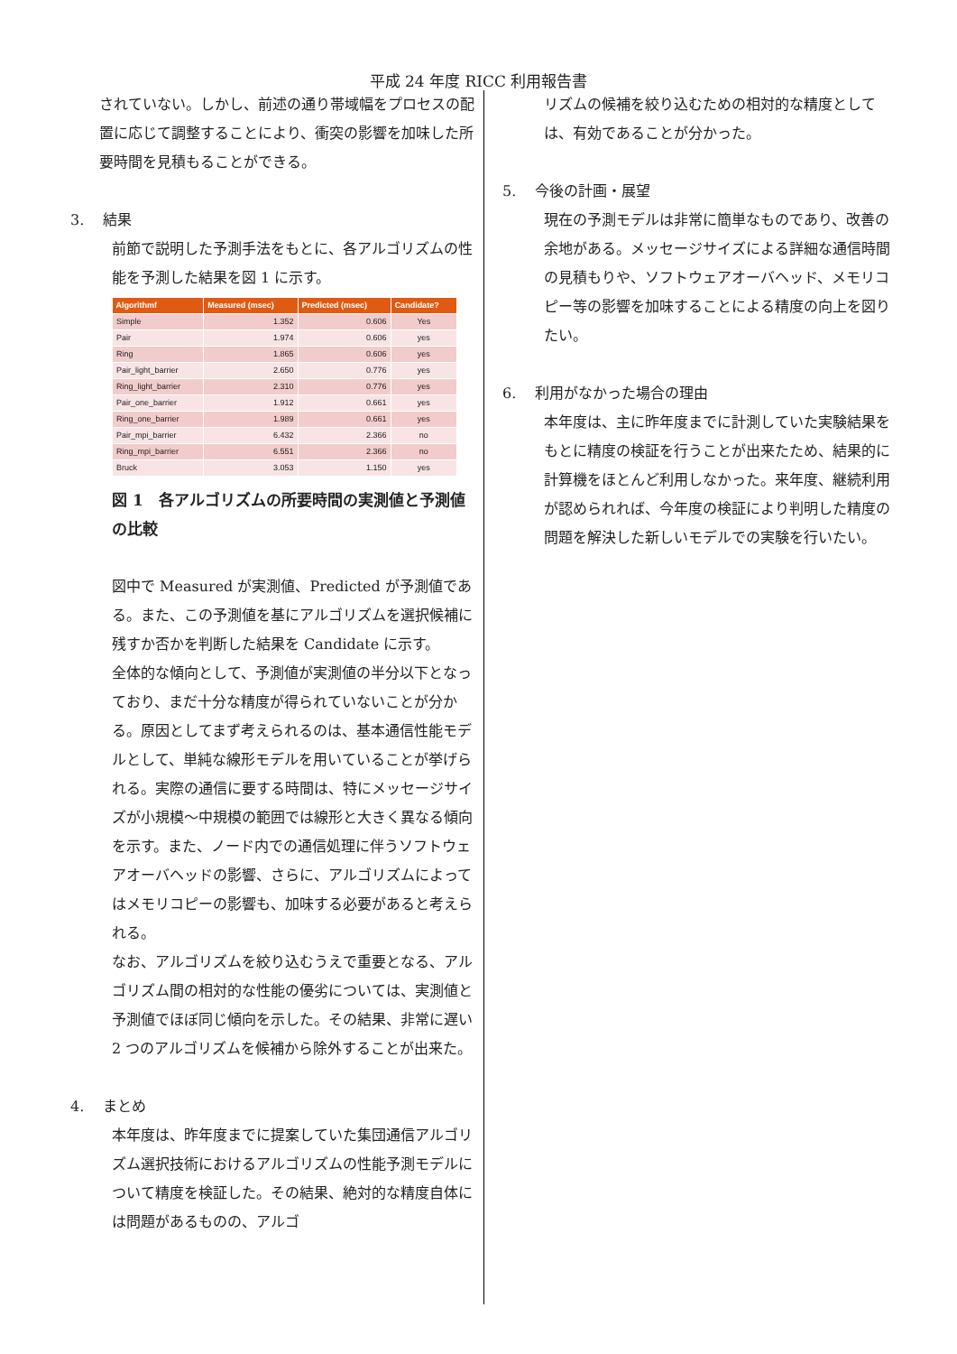平成 24 年度 RICC 利用報告書
されていない。しかし、前述の通り帯域幅をプロセスの配置に応じて調整することにより、衝突の影響を加味した所要時間を見積もることができる。
3.　 結果
前節で説明した予測手法をもとに、各アルゴリズムの性能を予測した結果を図 1 に示す。
| Algorithmf | Measured (msec) | Predicted (msec) | Candidate? |
| --- | --- | --- | --- |
| Simple | 1.352 | 0.606 | Yes |
| Pair | 1.974 | 0.606 | yes |
| Ring | 1.865 | 0.606 | yes |
| Pair_light_barrier | 2.650 | 0.776 | yes |
| Ring_light_barrier | 2.310 | 0.776 | yes |
| Pair_one_barrier | 1.912 | 0.661 | yes |
| Ring_one_barrier | 1.989 | 0.661 | yes |
| Pair_mpi_barrier | 6.432 | 2.366 | no |
| Ring_mpi_barrier | 6.551 | 2.366 | no |
| Bruck | 3.053 | 1.150 | yes |
図 1　各アルゴリズムの所要時間の実測値と予測値の比較
図中で Measured が実測値、Predicted が予測値である。また、この予測値を基にアルゴリズムを選択候補に残すか否かを判断した結果を Candidate に示す。
全体的な傾向として、予測値が実測値の半分以下となっており、まだ十分な精度が得られていないことが分かる。原因としてまず考えられるのは、基本通信性能モデルとして、単純な線形モデルを用いていることが挙げられる。実際の通信に要する時間は、特にメッセージサイズが小規模～中規模の範囲では線形と大きく異なる傾向を示す。また、ノード内での通信処理に伴うソフトウェアオーバヘッドの影響、さらに、アルゴリズムによってはメモリコピーの影響も、加味する必要があると考えられる。
なお、アルゴリズムを絞り込むうえで重要となる、アルゴリズム間の相対的な性能の優劣については、実測値と予測値でほぼ同じ傾向を示した。その結果、非常に遅い 2 つのアルゴリズムを候補から除外することが出来た。
4.　 まとめ
本年度は、昨年度までに提案していた集団通信アルゴリズム選択技術におけるアルゴリズムの性能予測モデルについて精度を検証した。その結果、絶対的な精度自体には問題があるものの、アルゴ
リズムの候補を絞り込むための相対的な精度としては、有効であることが分かった。
5.　 今後の計画・展望
現在の予測モデルは非常に簡単なものであり、改善の余地がある。メッセージサイズによる詳細な通信時間の見積もりや、ソフトウェアオーバヘッド、メモリコピー等の影響を加味することによる精度の向上を図りたい。
6.　 利用がなかった場合の理由
本年度は、主に昨年度までに計測していた実験結果をもとに精度の検証を行うことが出来たため、結果的に計算機をほとんど利用しなかった。来年度、継続利用が認められれば、今年度の検証により判明した精度の問題を解決した新しいモデルでの実験を行いたい。